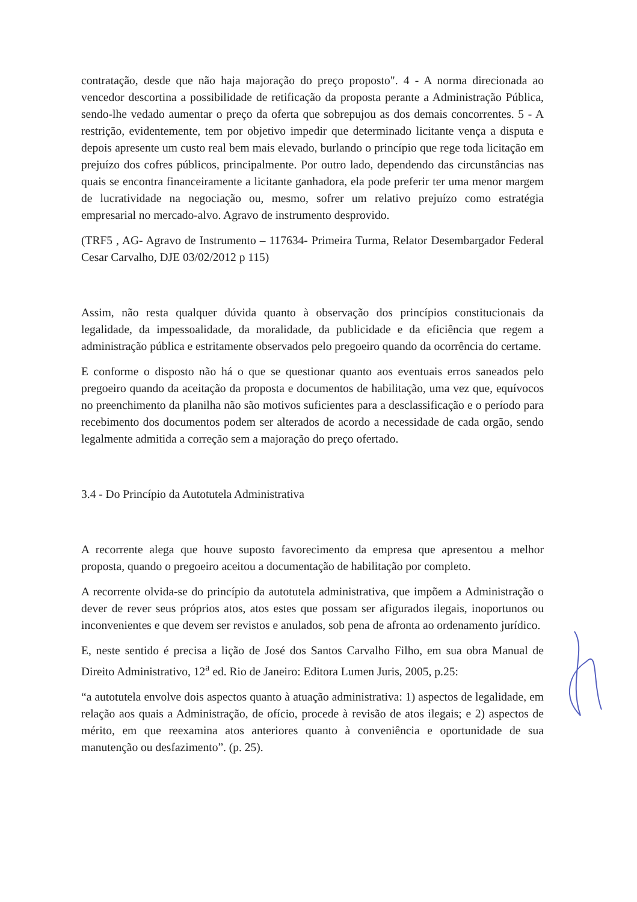contratação, desde que não haja majoração do preço proposto". 4 - A norma direcionada ao vencedor descortina a possibilidade de retificação da proposta perante a Administração Pública, sendo-lhe vedado aumentar o preço da oferta que sobrepujou as dos demais concorrentes. 5 - A restrição, evidentemente, tem por objetivo impedir que determinado licitante vença a disputa e depois apresente um custo real bem mais elevado, burlando o princípio que rege toda licitação em prejuízo dos cofres públicos, principalmente. Por outro lado, dependendo das circunstâncias nas quais se encontra financeiramente a licitante ganhadora, ela pode preferir ter uma menor margem de lucratividade na negociação ou, mesmo, sofrer um relativo prejuízo como estratégia empresarial no mercado-alvo. Agravo de instrumento desprovido.
(TRF5 , AG- Agravo de Instrumento – 117634- Primeira Turma, Relator Desembargador Federal Cesar Carvalho, DJE 03/02/2012 p 115)
Assim, não resta qualquer dúvida quanto à observação dos princípios constitucionais da legalidade, da impessoalidade, da moralidade, da publicidade e da eficiência que regem a administração pública e estritamente observados pelo pregoeiro quando da ocorrência do certame.
E conforme o disposto não há o que se questionar quanto aos eventuais erros saneados pelo pregoeiro quando da aceitação da proposta e documentos de habilitação, uma vez que, equívocos no preenchimento da planilha não são motivos suficientes para a desclassificação e o período para recebimento dos documentos podem ser alterados de acordo a necessidade de cada orgão, sendo legalmente admitida a correção sem a majoração do preço ofertado.
3.4 - Do Princípio da Autotutela Administrativa
A recorrente alega que houve suposto favorecimento da empresa que apresentou a melhor proposta, quando o pregoeiro aceitou a documentação de habilitação por completo.
A recorrente olvida-se do princípio da autotutela administrativa, que impõem a Administração o dever de rever seus próprios atos, atos estes que possam ser afigurados ilegais, inoportunos ou inconvenientes e que devem ser revistos e anulados, sob pena de afronta ao ordenamento jurídico.
E, neste sentido é precisa a lição de José dos Santos Carvalho Filho, em sua obra Manual de Direito Administrativo, 12<sup>a</sup> ed. Rio de Janeiro: Editora Lumen Juris, 2005, p.25:
“a autotutela envolve dois aspectos quanto à atuação administrativa: 1) aspectos de legalidade, em relação aos quais a Administração, de ofício, procede à revisão de atos ilegais; e 2) aspectos de mérito, em que reexamina atos anteriores quanto à conveniência e oportunidade de sua manutenção ou desfazimento”. (p. 25).